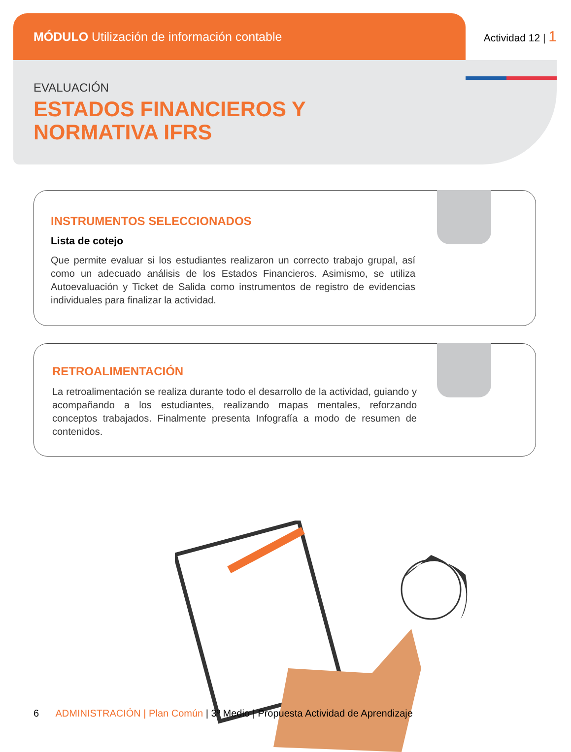MÓDULO Utilización de información contable
Actividad 12 | 1
EVALUACIÓN
ESTADOS FINANCIEROS Y
NORMATIVA IFRS
INSTRUMENTOS SELECCIONADOS
Lista de cotejo
Que permite evaluar si los estudiantes realizaron un correcto trabajo grupal, así como un adecuado análisis de los Estados Financieros. Asimismo, se utiliza Autoevaluación y Ticket de Salida como instrumentos de registro de evidencias individuales para finalizar la actividad.
RETROALIMENTACIÓN
La retroalimentación se realiza durante todo el desarrollo de la actividad, guiando y acompañando a los estudiantes, realizando mapas mentales, reforzando conceptos trabajados. Finalmente presenta Infografía a modo de resumen de contenidos.
6 ADMINISTRACIÓN | Plan Común | 3º Medio | Propuesta Actividad de Aprendizaje